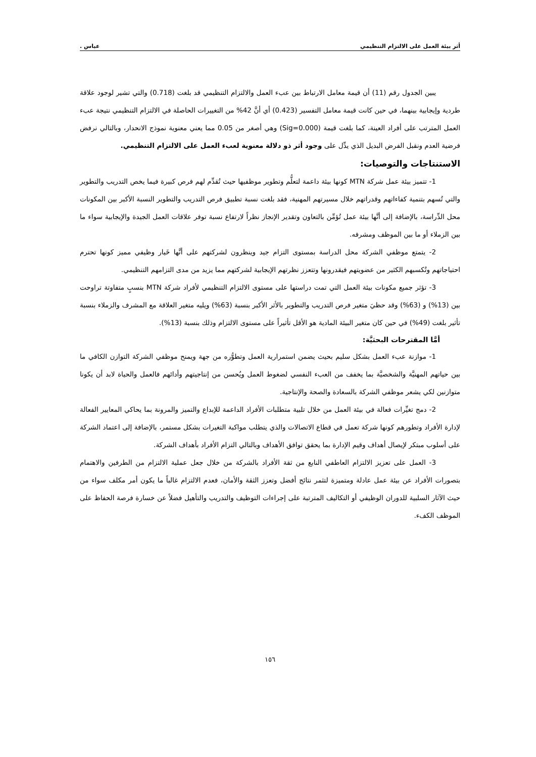أثر بيئة العمل على الالتزام التنظيمي عباس .
يبين الجدول رقم (11) أن قيمة معامل الارتباط بين عبء العمل والالتزام التنظيمي قد بلغت (0.718) والتي تشير لوجود علاقة طردية وإيجابية بينهما، في حين كانت قيمة معامل التفسير (0.423) أي أنَّ 42% من التغييرات الحاصلة في الالتزام التنظيمي نتيجة عبء العمل المترتب على أفراد العينة، كما بلغت قيمة (Sig=0.000) وهي أصغر من 0.05 مما يعني معنوية نموذج الانحدار، وبالتالي نرفض فرضية العدم ونقبل الفرض البديل الذي يدِّل على وجود أثر ذو دلالة معنوية لعبء العمل على الالتزام التنظيمي.
الاستنتاجات والتوصيات:
1- تتميز بيئة عمل شركة MTN كونها بيئة داعمة لتعلُّم وتطوير موظفيها حيث تُقدِّم لهم فرص كبيرة فيما يخص التدريب والتطوير والتي تُسهم بتنمية كفاءاتهم وقدراتهم خلال مسيرتهم المهنية، فقد بلغت نسبة تطبيق فرص التدريب والتطوير النسبة الأكبر بين المكونات محل الدِّراسة، بالإضافة إلى أنَّها بيئة عمل تُؤمِّن بالتعاون وتقدير الإنجاز نظراً لارتفاع نسبة توفر علاقات العمل الجيدة والإيجابية سواء ما بين الزملاء أو ما بين الموظف ومشرفه.
2- يتمتع موظفي الشركة محل الدراسة بمستوى التزام جيد وينظرون لشركتهم على أنَّها خَيار وظيفي مميز كونها تحترم احتياجاتهم وتُكسبهم الكثير من عضويتهم فيقدرونها وتتعزز نظرتهم الإيجابية لشركتهم مما يزيد من مدى التزامهم التنظيمي.
3- تؤثر جميع مكونات بيئة العمل التي تمت دراستها على مستوى الالتزام التنظيمي لأفراد شركة MTN بنسبٍ متفاوتة تراوحت بين (13%) و (63%) وقد حظيَ متغير فرص التدريب والتطوير بالأثر الأكبر بنسبة (63%) ويليه متغير العلاقة مع المشرف والزملاء بنسبة تأثير بلغت (49%) في حين كان متغير البيئة المادية هو الأقل تأثيراً على مستوى الالتزام وذلك بنسبة (13%).
أمَّا المقترحات البحثيَّة:
1- موازنة عبء العمل بشكل سليم بحيث يضمن استمرارية العمل وتطوُّره من جهة ويمنح موظفي الشركة التوازن الكافي ما بين حياتهم المهنيَّة والشخصيَّة بما يخفف من العبء النفسي لضغوط العمل ويُحسن من إنتاجيتهم وأدائهم فالعمل والحياة لابد أن يكونا متوازنين لكي يشعر موظفي الشركة بالسعادة والصحة والإنتاجية.
2- دمج تغيِّرات فعالة في بيئة العمل من خلال تلبية متطلبات الأفراد الداعمة للإبداع والتميز والمرونة بما يحاكي المعايير الفعالة لإدارة الأفراد وتطورهم كونها شركة تعمل في قطاع الاتصالات والذي يتطلب مواكبة التغيرات بشكل مستمر، بالإضافة إلى اعتماد الشركة على أسلوب مبتكر لإيصال أهداف وقيم الإدارة بما يحقق توافق الأهداف وبالتالي التزام الأفراد بأهداف الشركة.
3- العمل على تعزيز الالتزام العاطفي النابع من ثقة الأفراد بالشركة من خلال جعل عملية الالتزام من الطرفين والاهتمام بتصورات الأفراد عن بيئة عمل عادلة ومتميزة لتثمر نتائج أفضل وتعزز الثقة والأمان، فعدم الالتزام غالباً ما يكون أمر مكلف سواء من حيث الآثار السلبية للدوران الوظيفي أو التكاليف المترتبة على إجراءات التوظيف والتدريب والتأهيل فضلاً عن خسارة فرصة الحفاظ على الموظف الكفء.
١٥٦